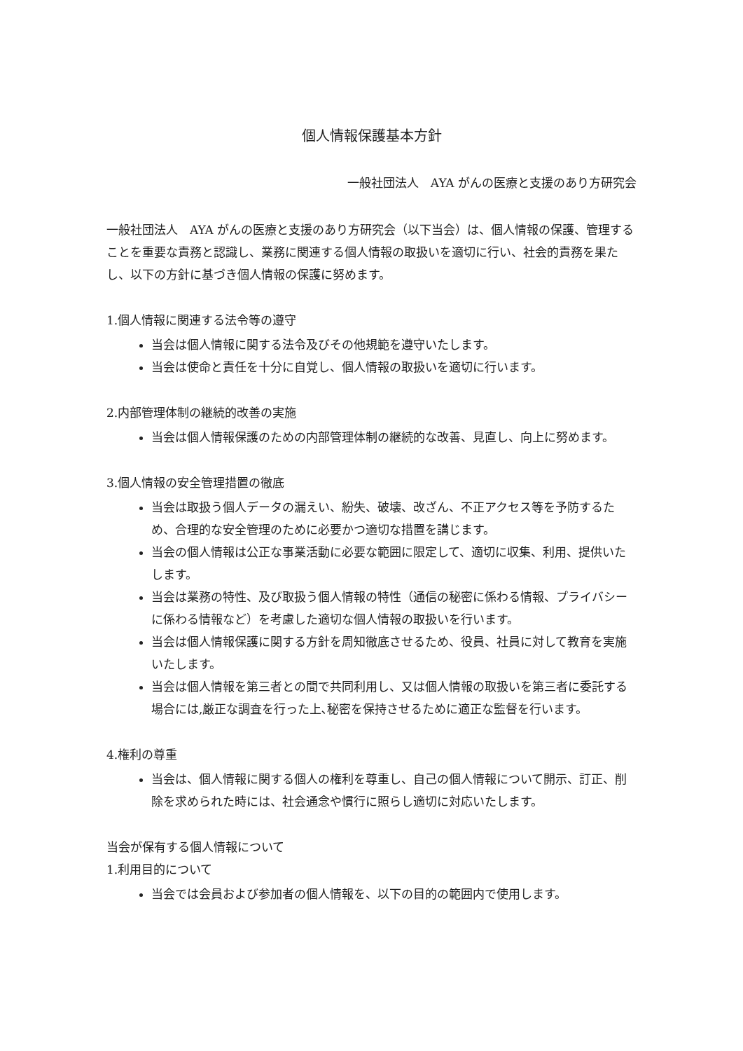個人情報保護基本方針
一般社団法人　AYA がんの医療と支援のあり方研究会
一般社団法人　AYA がんの医療と支援のあり方研究会（以下当会）は、個人情報の保護、管理することを重要な責務と認識し、業務に関連する個人情報の取扱いを適切に行い、社会的責務を果たし、以下の方針に基づき個人情報の保護に努めます。
1.個人情報に関連する法令等の遵守
当会は個人情報に関する法令及びその他規範を遵守いたします。
当会は使命と責任を十分に自覚し、個人情報の取扱いを適切に行います。
2.内部管理体制の継続的改善の実施
当会は個人情報保護のための内部管理体制の継続的な改善、見直し、向上に努めます。
3.個人情報の安全管理措置の徹底
当会は取扱う個人データの漏えい、紛失、破壊、改ざん、不正アクセス等を予防するため、合理的な安全管理のために必要かつ適切な措置を講じます。
当会の個人情報は公正な事業活動に必要な範囲に限定して、適切に収集、利用、提供いたします。
当会は業務の特性、及び取扱う個人情報の特性（通信の秘密に係わる情報、プライバシーに係わる情報など）を考慮した適切な個人情報の取扱いを行います。
当会は個人情報保護に関する方針を周知徹底させるため、役員、社員に対して教育を実施いたします。
当会は個人情報を第三者との間で共同利用し、又は個人情報の取扱いを第三者に委託する場合には,厳正な調査を行った上､秘密を保持させるために適正な監督を行います。
4.権利の尊重
当会は、個人情報に関する個人の権利を尊重し、自己の個人情報について開示、訂正、削除を求められた時には、社会通念や慣行に照らし適切に対応いたします。
当会が保有する個人情報について
1.利用目的について
当会では会員および参加者の個人情報を、以下の目的の範囲内で使用します。